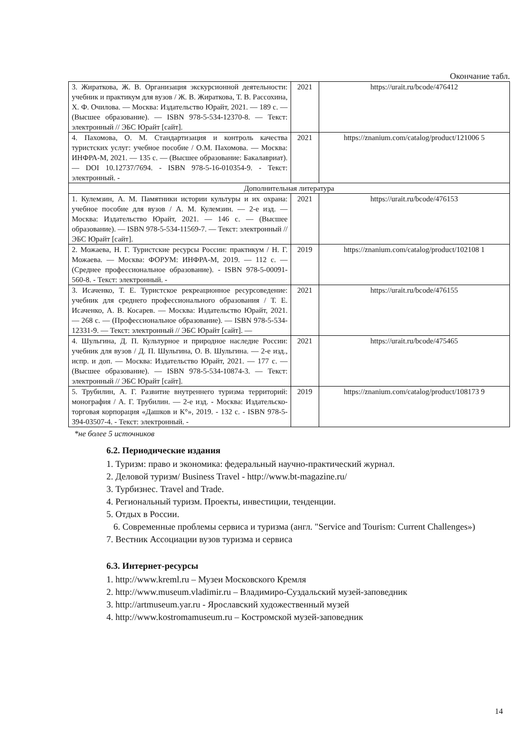Окончание табл.
| 3. Жираткова, Ж. В. Организация экскурсионной деятельности: учебник и практикум для вузов / Ж. В. Жираткова, Т. В. Рассохина, Х. Ф. Очилова. — Москва: Издательство Юрайт, 2021. — 189 с. — (Высшее образование). — ISBN 978-5-534-12370-8. — Текст: электронный // ЭБС Юрайт [сайт]. | 2021 | https://urait.ru/bcode/476412 |
| 4. Пахомова, О. М. Стандартизация и контроль качества туристских услуг: учебное пособие / О.М. Пахомова. — Москва: ИНФРА-М, 2021. — 135 с. — (Высшее образование: Бакалавриат). — DOI 10.12737/7694. - ISBN 978-5-16-010354-9. - Текст: электронный. - | 2021 | https://znanium.com/catalog/product/121006 5 |
| Дополнительная литература | | |
| 1. Кулемзин, А. М. Памятники истории культуры и их охрана: учебное пособие для вузов / А. М. Кулемзин. — 2-е изд. — Москва: Издательство Юрайт, 2021. — 146 с. — (Высшее образование). — ISBN 978-5-534-11569-7. — Текст: электронный // ЭБС Юрайт [сайт]. | 2021 | https://urait.ru/bcode/476153 |
| 2. Можаева, Н. Г. Туристские ресурсы России: практикум / Н. Г. Можаева. — Москва: ФОРУМ: ИНФРА-М, 2019. — 112 с. — (Среднее профессиональное образование). - ISBN 978-5-00091-560-8. - Текст: электронный. - | 2019 | https://znanium.com/catalog/product/102108 1 |
| 3. Исаченко, Т. Е. Туристское рекреационное ресурсоведение: учебник для среднего профессионального образования / Т. Е. Исаченко, А. В. Косарев. — Москва: Издательство Юрайт, 2021. — 268 с. — (Профессиональное образование). — ISBN 978-5-534-12331-9. — Текст: электронный // ЭБС Юрайт [сайт]. — | 2021 | https://urait.ru/bcode/476155 |
| 4. Шульгина, Д. П. Культурное и природное наследие России: учебник для вузов / Д. П. Шульгина, О. В. Шульгина. — 2-е изд., испр. и доп. — Москва: Издательство Юрайт, 2021. — 177 с. — (Высшее образование). — ISBN 978-5-534-10874-3. — Текст: электронный // ЭБС Юрайт [сайт]. | 2021 | https://urait.ru/bcode/475465 |
| 5. Трубилин, А. Г. Развитие внутреннего туризма территорий: монография / А. Г. Трубилин. — 2-е изд. - Москва: Издательско-торговая корпорация «Дашков и К°», 2019. - 132 с. - ISBN 978-5-394-03507-4. - Текст: электронный. - | 2019 | https://znanium.com/catalog/product/108173 9 |
*не более 5 источников
6.2. Периодические издания
1. Туризм: право и экономика: федеральный научно-практический журнал.
2. Деловой туризм/ Business Travel - http://www.bt-magazine.ru/
3. Турбизнес. Travel and Trade.
4. Региональный туризм. Проекты, инвестиции, тенденции.
5. Отдых в России.
6. Современные проблемы сервиса и туризма (англ. "Service and Tourism: Current Challenges»)
7. Вестник Ассоциации вузов туризма и сервиса
6.3. Интернет-ресурсы
1. http://www.kreml.ru – Музеи Московского Кремля
2. http://www.museum.vladimir.ru – Владимиро-Суздальский музей-заповедник
3. http://artmuseum.yar.ru - Ярославский художественный музей
4. http://www.kostromamuseum.ru – Костромской музей-заповедник
14